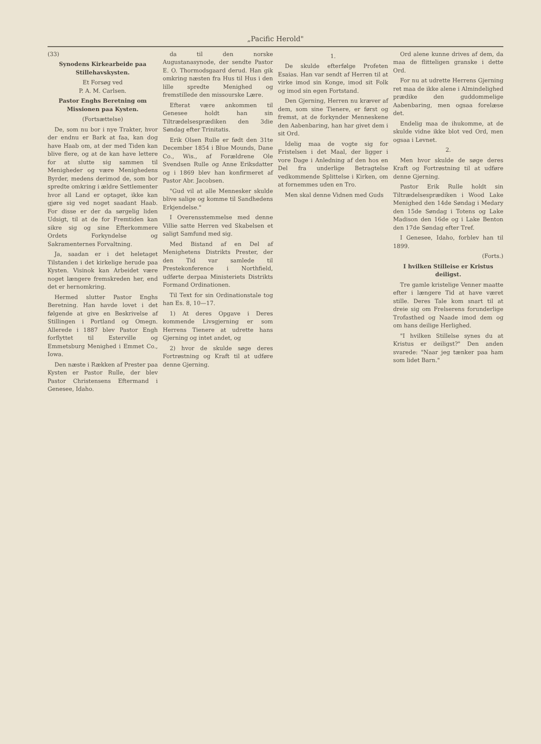„Pacific Herold"
(33)
Synodens Kirkearbeide paa Stillehavskysten.
Et Forsøg ved
P. A. M. Carlsen.
Pastor Enghs Beretning om Missionen paa Kysten.
(Fortsættelse)
De, som nu bor i nye Trakter, hvor der endnu er Bark at faa, kan dog have Haab om, at der med Tiden kan blive flere, og at de kan have lettere for at slutte sig sammen til Menigheder og være Menighedens Byrder, medens derimod de, som bor spredte omkring i ældre Settlementer hvor all Land er optaget, ikke kan gjøre sig ved noget saadant Haab. For disse er der da sørgelig liden Udsigt, til at de for Fremtiden kan sikre sig og sine Efterkommere Ordets Forkyndelse og Sakramenternes Forvaltning.
Ja, saadan er i det heletaget Tilstanden i det kirkelige herude paa Kysten. Visinok kan Arbeidet være noget længere fremskreden her, end det er hernomkring.
Hermed slutter Pastor Enghs Beretning. Han havde lovet i det følgende at give en Beskrivelse af Stillingen i Portland og Omegn. Allerede i 1887 blev Pastor Engh forflyttet til Esterville og Emmetsburg Menighed i Emmet Co., Iowa.
Den næste i Rækken af Prester paa Kysten er Pastor Rulle, der blev Pastor Christensens Eftermand i Genesee, Idaho.
da til den norske Augustanasynode, der sendte Pastor E. O. Thormodsgaard derud. Han gik omkring næsten fra Hus til Hus i den lille spredte Menighed og fremstillede den missourske Lære.
Efterat være ankommen til Genesee holdt han sin Tiltrædelsesprædiken den 3die Søndag efter Trinitatis.
Erik Olsen Rulle er født den 31te December 1854 i Blue Mounds, Dane Co., Wis., af Forældrene Ole Svendsen Rulle og Anne Eriksdatter og i 1869 blev han konfirmeret af Pastor Abr. Jacobsen.
"Gud vil at alle Mennesker skulde blive salige og komme til Sandhedens Erkjendelse."
I Overensstemmelse med denne Villie satte Herren ved Skabelsen et saligt Samfund med sig.
Med Bistand af en Del af Menighetens Distrikts Prester, der den Tid var samlede til Prestekonference i Northfield, udførte derpaa Ministeriets Distrikts Formand Ordinationen.
Til Text for sin Ordinationstale tog han Es. 8, 10—17.
1) At deres Opgave i Deres kommende Livsgjerning er som Herrens Tienere at udrette hans Gjerning og intet andet, og
2) hvor de skulde søge deres Fortrøstning og Kraft til at udføre denne Gjerning.
1.
De skulde efterfølge Profeten Esaias. Han var sendt af Herren til at virke imod sin Konge, imod sit Folk og imod sin egen Fortstand.
Den Gjerning, Herren nu kræver af dem, som sine Tienere, er først og fremst, at de forkynder Menneskene den Aabenbaring, han har givet dem i sit Ord.
Idelig maa de vogte sig for Fristelsen i det Maal, der ligger i vore Dage i Anledning af den hos en Del fra underlige Betragtelse vedkommende Splittelse i Kirken, om at fornemmes uden en Tro.
Men skal denne Vidnen med Guds
Ord alene kunne drives af dem, da maa de flitteligen granske i dette Ord.
For nu at udrette Herrens Gjerning ret maa de ikke alene i Almindelighed prædike den guddommelige Aabenbaring, men ogsaa forelæse det.
Endelig maa de ihukomme, at de skulde vidne ikke blot ved Ord, men ogsaa i Levnet.
2.
Men hvor skulde de søge deres Kraft og Fortrøstning til at udføre denne Gjerning.
Pastor Erik Rulle holdt sin Tiltrædelsesprædiken i Wood Lake Menighed den 14de Søndag i Medary den 15de Søndag i Totens og Lake Madison den 16de og i Lake Benton den 17de Søndag efter Tref.
I Genesee, Idaho, forblev han til 1899.
(Forts.)
I hvilken Stilleise er Kristus deiligst.
Tre gamle kristelige Venner maatte efter i længere Tid at have været stille. Deres Tale kom snart til at dreie sig om Frelserens forunderlige Trofasthed og Naade imod dem og om hans deilige Herlighed.
"I hvilken Stillelse synes du at Kristus er deiligst?" Den anden svarede: "Naar jeg tænker paa ham som lidet Barn."